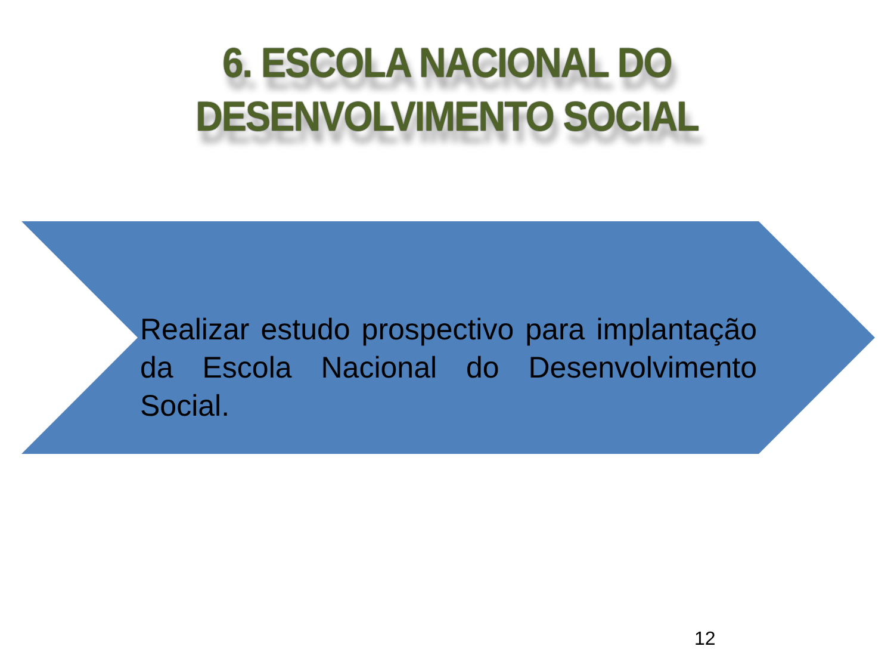6. ESCOLA NACIONAL DO
DESENVOLVIMENTO SOCIAL
Realizar estudo prospectivo para implantação da Escola Nacional do Desenvolvimento Social.
12